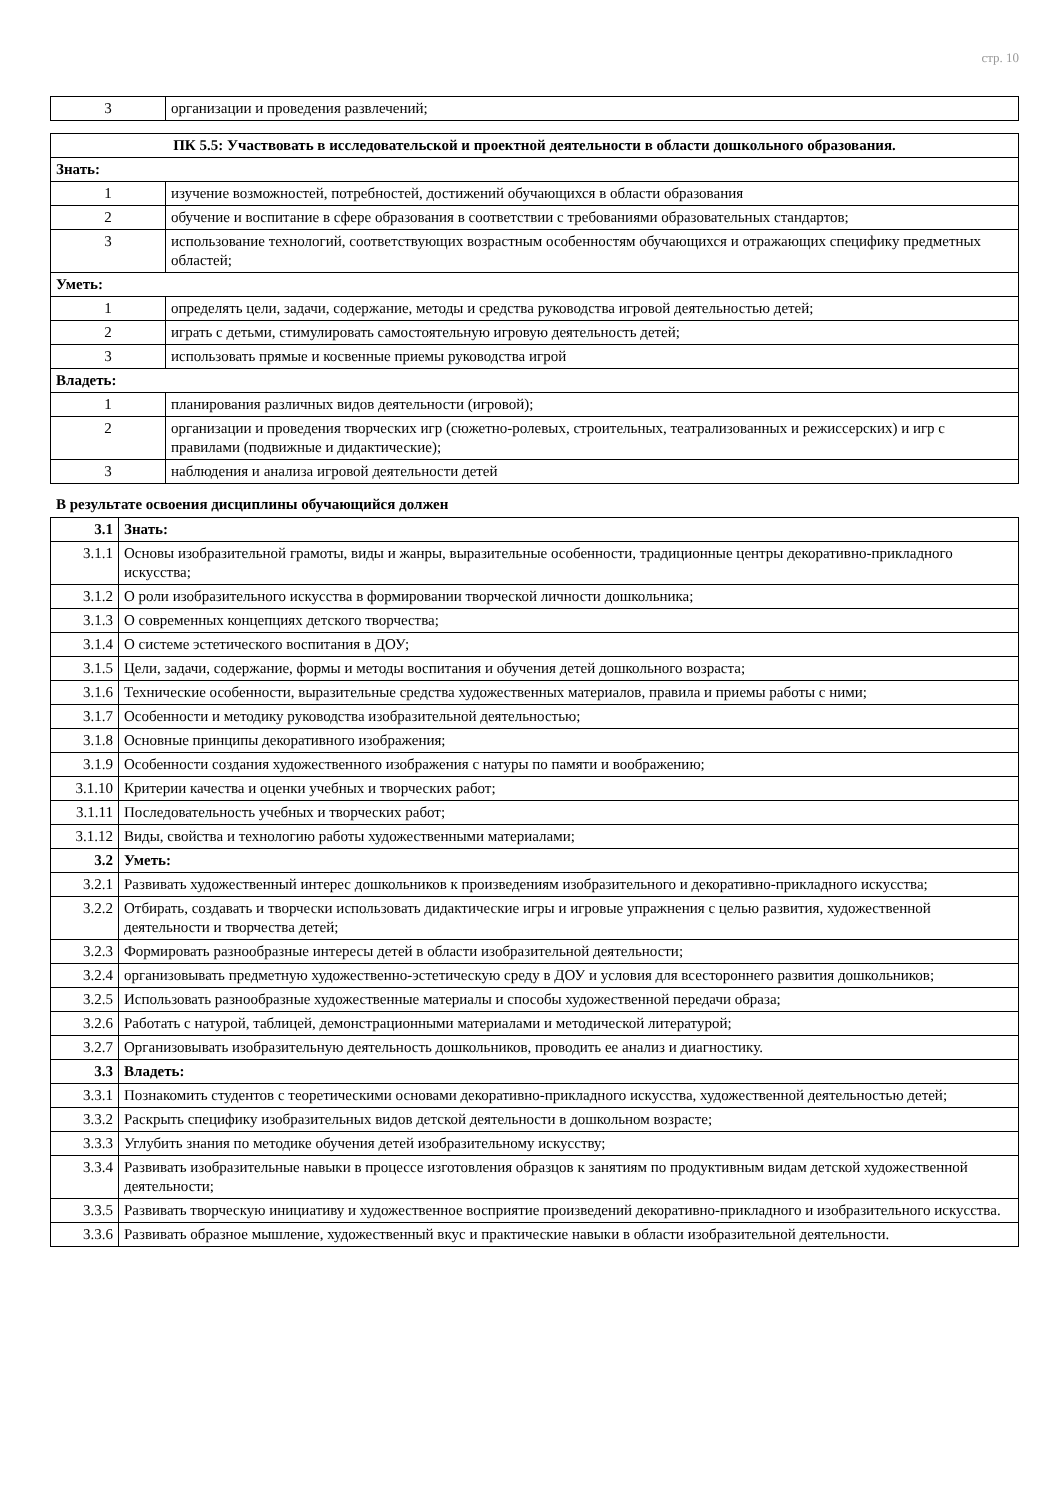стр. 10
| 3 | организации и проведения развлечений; |
| ПК 5.5: Участвовать в исследовательской и проектной деятельности в области дошкольного образования. | |
| --- | --- |
| Знать: | |
| 1 | изучение возможностей, потребностей, достижений обучающихся в области образования |
| 2 | обучение и воспитание в сфере образования в соответствии с требованиями образовательных стандартов; |
| 3 | использование технологий, соответствующих возрастным особенностям обучающихся и отражающих специфику предметных областей; |
| Уметь: | |
| 1 | определять цели, задачи, содержание, методы и средства руководства игровой деятельностью детей; |
| 2 | играть с детьми, стимулировать самостоятельную игровую деятельность детей; |
| 3 | использовать прямые и косвенные приемы руководства игрой |
| Владеть: | |
| 1 | планирования различных видов деятельности (игровой); |
| 2 | организации и проведения творческих игр (сюжетно-ролевых, строительных, театрализованных и режиссерских) и игр с правилами (подвижные и дидактические); |
| 3 | наблюдения и анализа игровой деятельности детей |
В результате освоения дисциплины обучающийся должен
| 3.1 | Знать: |
| 3.1.1 | Основы изобразительной грамоты, виды и жанры, выразительные особенности, традиционные центры декоративно-прикладного искусства; |
| 3.1.2 | О роли изобразительного искусства в формировании творческой личности дошкольника; |
| 3.1.3 | О современных концепциях детского творчества; |
| 3.1.4 | О системе эстетического воспитания в ДОУ; |
| 3.1.5 | Цели, задачи, содержание, формы и методы воспитания и обучения детей дошкольного возраста; |
| 3.1.6 | Технические особенности, выразительные средства художественных материалов, правила и приемы работы с ними; |
| 3.1.7 | Особенности и методику руководства изобразительной деятельностью; |
| 3.1.8 | Основные принципы декоративного изображения; |
| 3.1.9 | Особенности создания художественного изображения с натуры по памяти и воображению; |
| 3.1.10 | Критерии качества и оценки учебных и творческих работ; |
| 3.1.11 | Последовательность учебных и творческих работ; |
| 3.1.12 | Виды, свойства и технологию работы художественными материалами; |
| 3.2 | Уметь: |
| 3.2.1 | Развивать художественный интерес дошкольников к произведениям изобразительного и декоративно-прикладного искусства; |
| 3.2.2 | Отбирать, создавать и творчески использовать дидактические игры и игровые упражнения с целью развития, художественной деятельности и творчества детей; |
| 3.2.3 | Формировать разнообразные интересы детей в области изобразительной деятельности; |
| 3.2.4 | организовывать предметную художественно-эстетическую среду в ДОУ и условия для всестороннего развития дошкольников; |
| 3.2.5 | Использовать разнообразные художественные материалы и способы художественной передачи образа; |
| 3.2.6 | Работать с натурой, таблицей, демонстрационными материалами и методической литературой; |
| 3.2.7 | Организовывать изобразительную деятельность дошкольников, проводить ее анализ и диагностику. |
| 3.3 | Владеть: |
| 3.3.1 | Познакомить студентов с теоретическими основами декоративно-прикладного искусства, художественной деятельностью детей; |
| 3.3.2 | Раскрыть специфику изобразительных видов детской деятельности в дошкольном возрасте; |
| 3.3.3 | Углубить знания по методике обучения детей изобразительному искусству; |
| 3.3.4 | Развивать изобразительные навыки в процессе изготовления образцов к занятиям по продуктивным видам детской художественной деятельности; |
| 3.3.5 | Развивать творческую инициативу и художественное восприятие произведений декоративно-прикладного и изобразительного искусства. |
| 3.3.6 | Развивать образное мышление, художественный вкус и практические навыки в области изобразительной деятельности. |